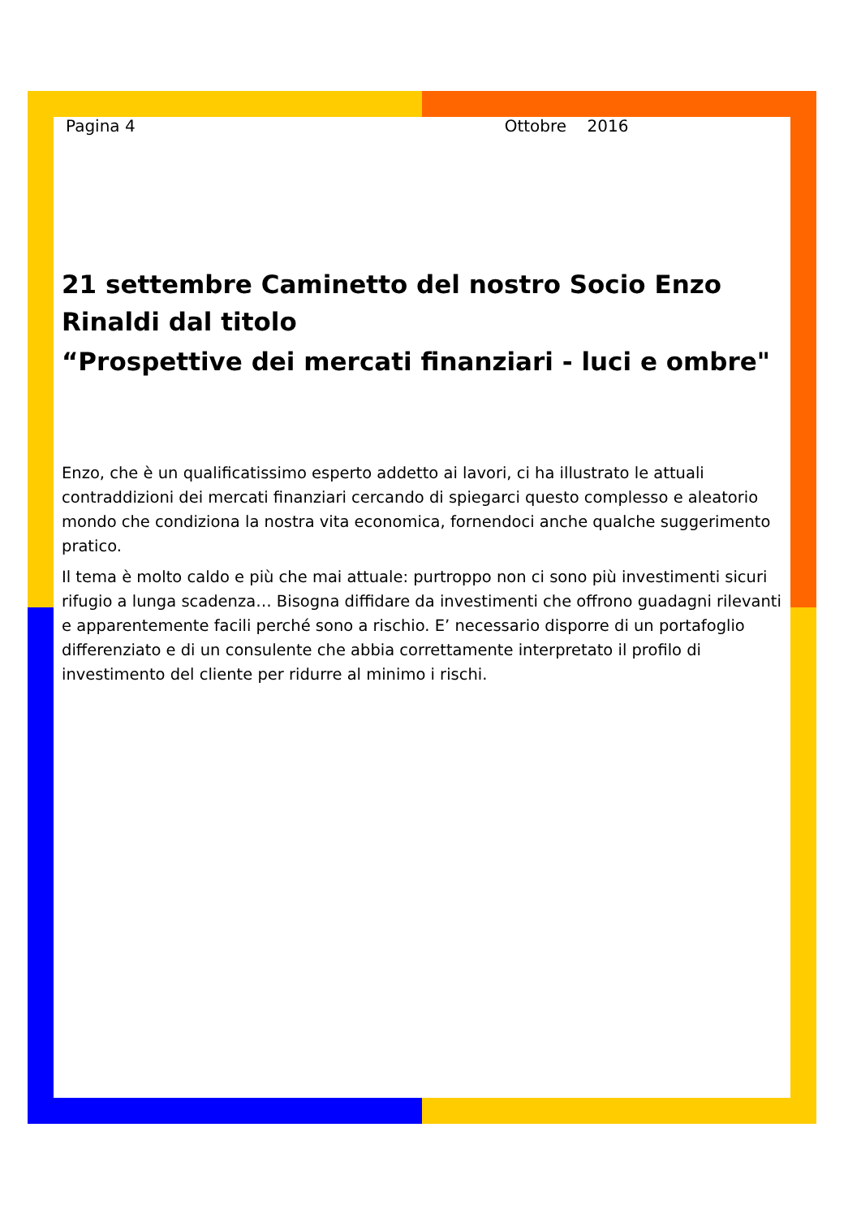Pagina 4 Ottobre 2016
21 settembre Caminetto del nostro Socio Enzo Rinaldi dal titolo
“Prospettive dei mercati finanziari - luci e ombre"
Enzo, che è un qualificatissimo esperto addetto ai lavori, ci ha illustrato le attuali contraddizioni dei mercati finanziari cercando di spiegarci questo complesso e aleatorio mondo che condiziona la nostra vita economica, fornendoci anche qualche suggerimento pratico.
Il tema è molto caldo e più che mai attuale: purtroppo non ci sono più investimenti sicuri rifugio a lunga scadenza… Bisogna diffidare da investimenti che offrono guadagni rilevanti e apparentemente facili perché sono a rischio. E’ necessario disporre di un portafoglio differenziato e di un consulente che abbia correttamente interpretato il profilo di investimento del cliente per ridurre al minimo i rischi.